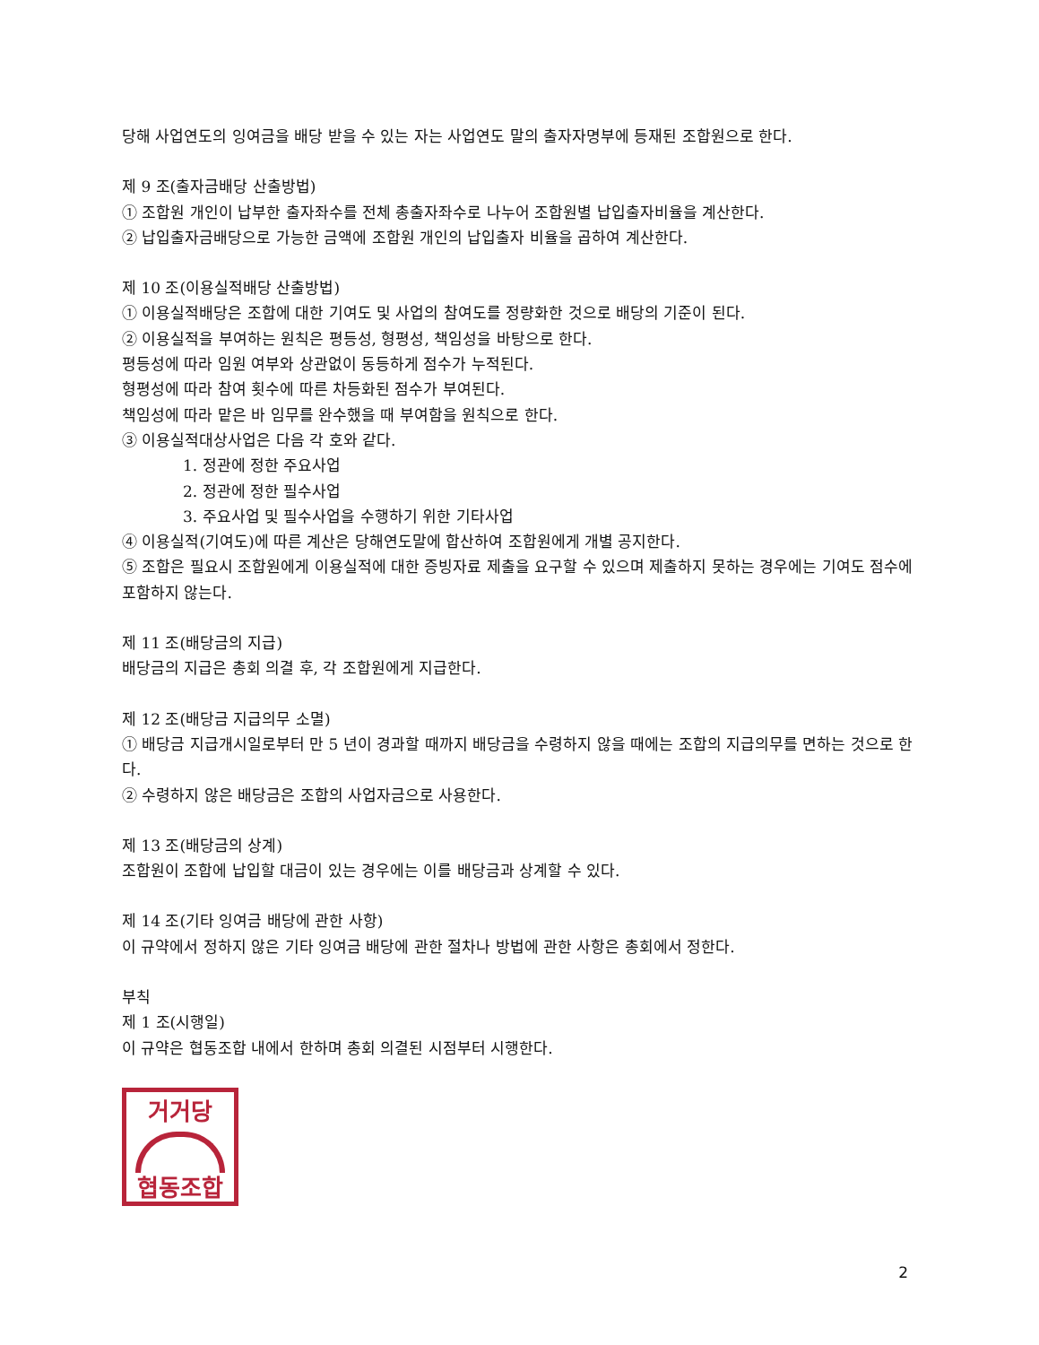당해 사업연도의 잉여금을 배당 받을 수 있는 자는 사업연도 말의 출자자명부에 등재된 조합원으로 한다.
제 9 조(출자금배당 산출방법)
① 조합원 개인이 납부한 출자좌수를 전체 총출자좌수로 나누어 조합원별 납입출자비율을 계산한다.
② 납입출자금배당으로 가능한 금액에 조합원 개인의 납입출자 비율을 곱하여 계산한다.
제 10 조(이용실적배당 산출방법)
① 이용실적배당은 조합에 대한 기여도 및 사업의 참여도를 정량화한 것으로 배당의 기준이 된다.
② 이용실적을 부여하는 원칙은 평등성, 형평성, 책임성을 바탕으로 한다.
평등성에 따라 임원 여부와 상관없이 동등하게 점수가 누적된다.
형평성에 따라 참여 횟수에 따른 차등화된 점수가 부여된다.
책임성에 따라 맡은 바 임무를 완수했을 때 부여함을 원칙으로 한다.
③ 이용실적대상사업은 다음 각 호와 같다.
1. 정관에 정한 주요사업
2. 정관에 정한 필수사업
3. 주요사업 및 필수사업을 수행하기 위한 기타사업
④ 이용실적(기여도)에 따른 계산은 당해연도말에 합산하여 조합원에게 개별 공지한다.
⑤ 조합은 필요시 조합원에게 이용실적에 대한 증빙자료 제출을 요구할 수 있으며 제출하지 못하는 경우에는 기여도 점수에 포함하지 않는다.
제 11 조(배당금의 지급)
배당금의 지급은 총회 의결 후, 각 조합원에게 지급한다.
제 12 조(배당금 지급의무 소멸)
① 배당금 지급개시일로부터 만 5 년이 경과할 때까지 배당금을 수령하지 않을 때에는 조합의 지급의무를 면하는 것으로 한다.
② 수령하지 않은 배당금은 조합의 사업자금으로 사용한다.
제 13 조(배당금의 상계)
조합원이 조합에 납입할 대금이 있는 경우에는 이를 배당금과 상계할 수 있다.
제 14 조(기타 잉여금 배당에 관한 사항)
이 규약에서 정하지 않은 기타 잉여금 배당에 관한 절차나 방법에 관한 사항은 총회에서 정한다.
부칙
제 1 조(시행일)
이 규약은 협동조합 내에서 한하며 총회 의결된 시점부터 시행한다.
거거당
협동조합
2